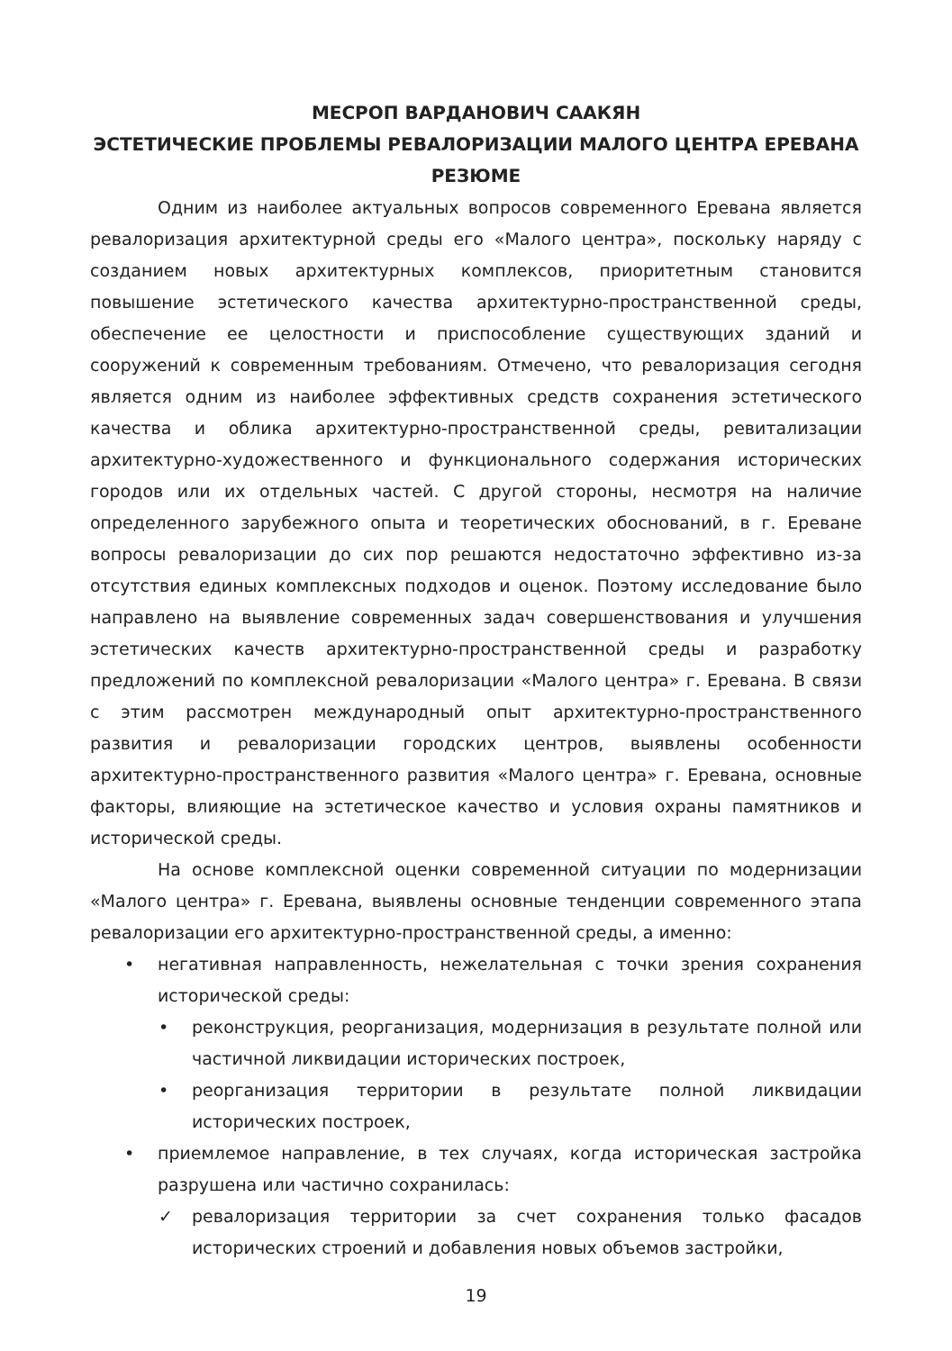МЕСРОП ВАРДАНОВИЧ СААКЯН
ЭСТЕТИЧЕСКИЕ ПРОБЛЕМЫ РЕВАЛОРИЗАЦИИ МАЛОГО ЦЕНТРА ЕРЕВАНА
РЕЗЮМЕ
Одним из наиболее актуальных вопросов современного Еревана является ревалоризация архитектурной среды его «Малого центра», поскольку наряду с созданием новых архитектурных комплексов, приоритетным становится повышение эстетического качества архитектурно-пространственной среды, обеспечение ее целостности и приспособление существующих зданий и сооружений к современным требованиям. Отмечено, что ревалоризация сегодня является одним из наиболее эффективных средств сохранения эстетического качества и облика архитектурно-пространственной среды, ревитализации архитектурно-художественного и функционального содержания исторических городов или их отдельных частей. С другой стороны, несмотря на наличие определенного зарубежного опыта и теоретических обоснований, в г. Ереване вопросы ревалоризации до сих пор решаются недостаточно эффективно из-за отсутствия единых комплексных подходов и оценок. Поэтому исследование было направлено на выявление современных задач совершенствования и улучшения эстетических качеств архитектурно-пространственной среды и разработку предложений по комплексной ревалоризации «Малого центра» г. Еревана. В связи с этим рассмотрен международный опыт архитектурно-пространственного развития и ревалоризации городских центров, выявлены особенности архитектурно-пространственного развития «Малого центра» г. Еревана, основные факторы, влияющие на эстетическое качество и условия охраны памятников и исторической среды.
На основе комплексной оценки современной ситуации по модернизации «Малого центра» г. Еревана, выявлены основные тенденции современного этапа ревалоризации его архитектурно-пространственной среды, а именно:
• негативная направленность, нежелательная с точки зрения сохранения исторической среды:
• реконструкция, реорганизация, модернизация в результате полной или частичной ликвидации исторических построек,
• реорганизация территории в результате полной ликвидации исторических построек,
• приемлемое направление, в тех случаях, когда историческая застройка разрушена или частично сохранилась:
✓ ревалоризация территории за счет сохранения только фасадов исторических строений и добавления новых объемов застройки,
19